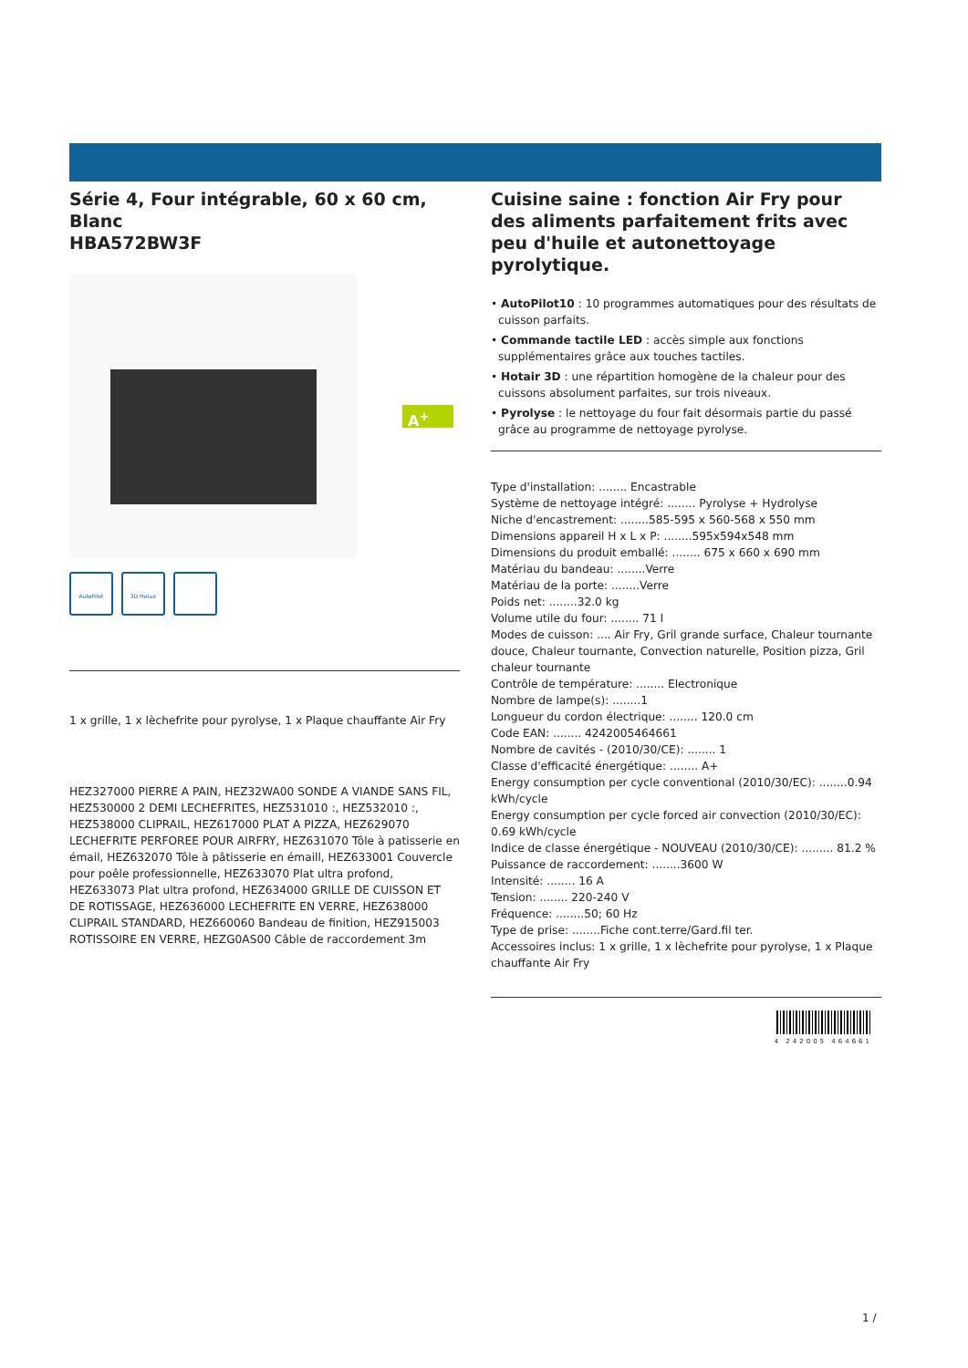Série 4, Four intégrable, 60 x 60 cm, Blanc
HBA572BW3F
A<sup>+</sup>
AutoPilot
3D Hotair
1 x grille, 1 x lèchefrite pour pyrolyse, 1 x Plaque chauffante Air Fry
HEZ327000 PIERRE A PAIN, HEZ32WA00 SONDE A VIANDE SANS FIL, HEZ530000 2 DEMI LECHEFRITES, HEZ531010 :, HEZ532010 :, HEZ538000 CLIPRAIL, HEZ617000 PLAT A PIZZA, HEZ629070 LECHEFRITE PERFOREE POUR AIRFRY, HEZ631070 Tôle à patisserie en émail, HEZ632070 Tôle à pâtisserie en émaill, HEZ633001 Couvercle pour poêle professionnelle, HEZ633070 Plat ultra profond, HEZ633073 Plat ultra profond, HEZ634000 GRILLE DE CUISSON ET DE ROTISSAGE, HEZ636000 LECHEFRITE EN VERRE, HEZ638000 CLIPRAIL STANDARD, HEZ660060 Bandeau de finition, HEZ915003 ROTISSOIRE EN VERRE, HEZG0AS00 Câble de raccordement 3m
Cuisine saine : fonction Air Fry pour des aliments parfaitement frits avec peu d'huile et autonettoyage pyrolytique.
• AutoPilot10 : 10 programmes automatiques pour des résultats de cuisson parfaits.
• Commande tactile LED : accès simple aux fonctions supplémentaires grâce aux touches tactiles.
• Hotair 3D : une répartition homogène de la chaleur pour des cuissons absolument parfaites, sur trois niveaux.
• Pyrolyse : le nettoyage du four fait désormais partie du passé grâce au programme de nettoyage pyrolyse.
Type d'installation: ........ Encastrable
Système de nettoyage intégré: ........ Pyrolyse + Hydrolyse
Niche d'encastrement: ........585-595 x 560-568 x 550 mm
Dimensions appareil H x L x P: ........595x594x548 mm
Dimensions du produit emballé: ........ 675 x 660 x 690 mm
Matériau du bandeau: ........Verre
Matériau de la porte: ........Verre
Poids net: ........32.0 kg
Volume utile du four: ........ 71 l
Modes de cuisson: .... Air Fry, Gril grande surface, Chaleur tournante douce, Chaleur tournante, Convection naturelle, Position pizza, Gril chaleur tournante
Contrôle de température: ........ Electronique
Nombre de lampe(s): ........1
Longueur du cordon électrique: ........ 120.0 cm
Code EAN: ........ 4242005464661
Nombre de cavités - (2010/30/CE): ........ 1
Classe d'efficacité énergétique: ........ A+
Energy consumption per cycle conventional (2010/30/EC): ........0.94 kWh/cycle
Energy consumption per cycle forced air convection (2010/30/EC): 0.69 kWh/cycle
Indice de classe énergétique - NOUVEAU (2010/30/CE): ......... 81.2 %
Puissance de raccordement: ........3600 W
Intensité: ........ 16 A
Tension: ........ 220-240 V
Fréquence: ........50; 60 Hz
Type de prise: ........Fiche cont.terre/Gard.fil ter.
Accessoires inclus: 1 x grille, 1 x lèchefrite pour pyrolyse, 1 x Plaque chauffante Air Fry
4 242005 464661
1 /